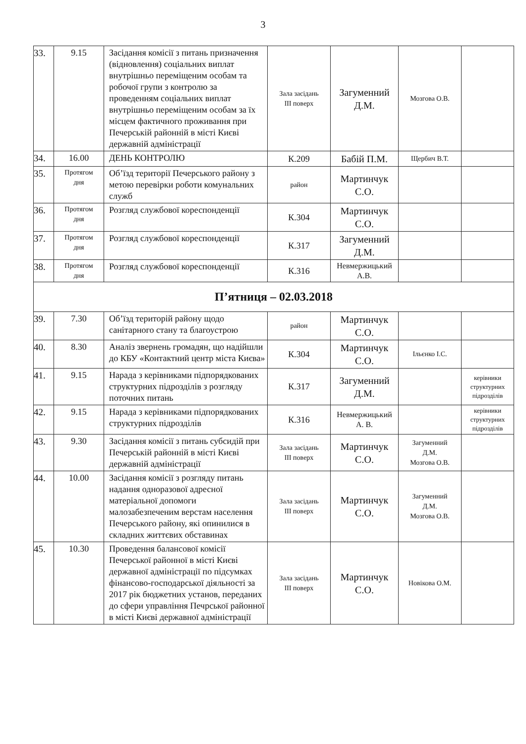3
| 33. | 9.15 | Засідання комісії з питань призначення (відновлення) соціальних виплат внутрішньо переміщеним особам та робочої групи з контролю за проведенням соціальних виплат внутрішньо переміщеним особам за їх місцем фактичного проживання при Печерській районній в місті Києві державній адміністрації | Зала засідань III поверх | Загуменний Д.М. | Мозгова О.В. | |
| 34. | 16.00 | ДЕНЬ КОНТРОЛЮ | К.209 | Бабій П.М. | Щербич В.Т. | |
| 35. | Протягом дня | Об’їзд території Печерського району з метою перевірки роботи комунальних служб | район | Мартинчук С.О. | | |
| 36. | Протягом дня | Розгляд службової кореспонденції | К.304 | Мартинчук С.О. | | |
| 37. | Протягом дня | Розгляд службової кореспонденції | К.317 | Загуменний Д.М. | | |
| 38. | Протягом дня | Розгляд службової кореспонденції | К.316 | Невмержицький А.В. | | |
| П’ятниця – 02.03.2018 | | | | | | |
| 39. | 7.30 | Об’їзд територій району щодо санітарного стану та благоустрою | район | Мартинчук С.О. | | |
| 40. | 8.30 | Аналіз звернень громадян, що надійшли до КБУ «Контактний центр міста Києва» | К.304 | Мартинчук С.О. | Ільєнко І.С. | |
| 41. | 9.15 | Нарада з керівниками підпорядкованих структурних підрозділів з розгляду поточних питань | К.317 | Загуменний Д.М. | | керівники структурних підрозділів |
| 42. | 9.15 | Нарада з керівниками підпорядкованих структурних підрозділів | К.316 | Невмержицький А. В. | | керівники структурних підрозділів |
| 43. | 9.30 | Засідання комісії з питань субсидій при Печерській районній в місті Києві державній адміністрації | Зала засідань III поверх | Мартинчук С.О. | Загуменний Д.М. Мозгова О.В. | |
| 44. | 10.00 | Засідання комісії з розгляду питань надання одноразової адресної матеріальної допомоги малозабезпеченим верстам населення Печерського району, які опинилися в складних життєвих обставинах | Зала засідань III поверх | Мартинчук С.О. | Загуменний Д.М. Мозгова О.В. | |
| 45. | 10.30 | Проведення балансової комісії Печерської районної в місті Києві державної адміністрації по підсумках фінансово-господарської діяльності за 2017 рік бюджетних установ, переданих до сфери управління Печрської районної в місті Києві державної адміністрації | Зала засідань III поверх | Мартинчук С.О. | Новікова О.М. | |